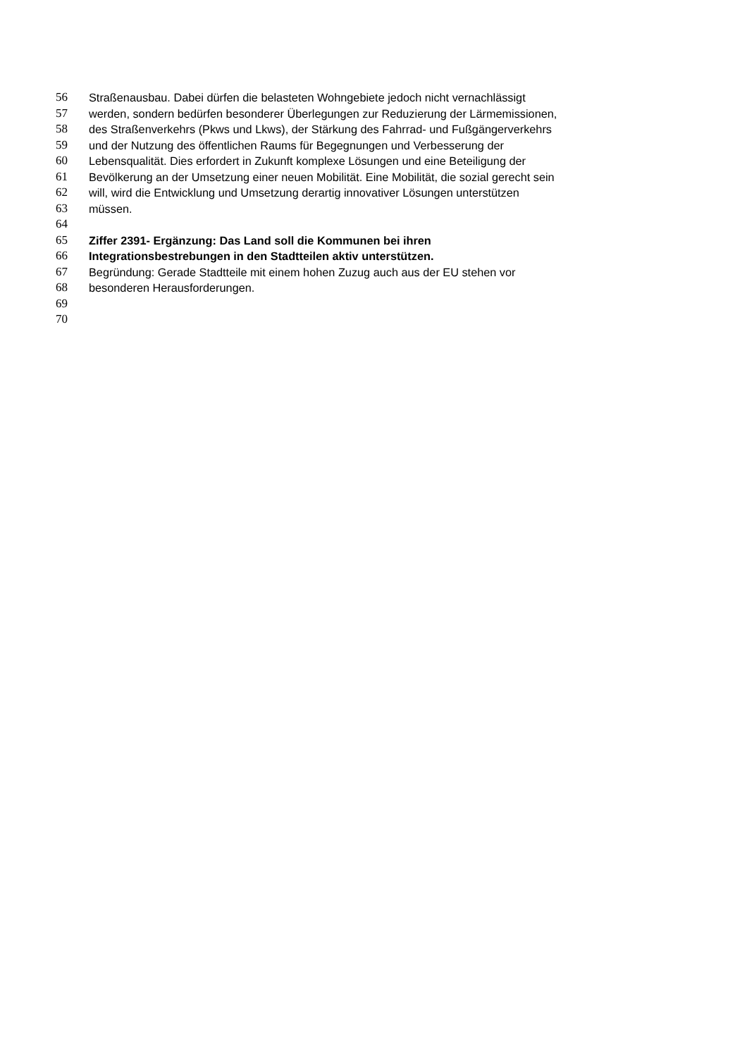56 Straßenausbau. Dabei dürfen die belasteten Wohngebiete jedoch nicht vernachlässigt
57 werden, sondern bedürfen besonderer Überlegungen zur Reduzierung der Lärmemissionen,
58 des Straßenverkehrs (Pkws und Lkws), der Stärkung des Fahrrad- und Fußgängerverkehrs
59 und der Nutzung des öffentlichen Raums für Begegnungen und Verbesserung der
60 Lebensqualität. Dies erfordert in Zukunft komplexe Lösungen und eine Beteiligung der
61 Bevölkerung an der Umsetzung einer neuen Mobilität. Eine Mobilität, die sozial gerecht sein
62 will, wird die Entwicklung und Umsetzung derartig innovativer Lösungen unterstützen
63 müssen.
64
65 Ziffer 2391- Ergänzung: Das Land soll die Kommunen bei ihren
66 Integrationsbestrebungen in den Stadtteilen aktiv unterstützen.
67 Begründung: Gerade Stadtteile mit einem hohen Zuzug auch aus der EU stehen vor
68 besonderen Herausforderungen.
69
70